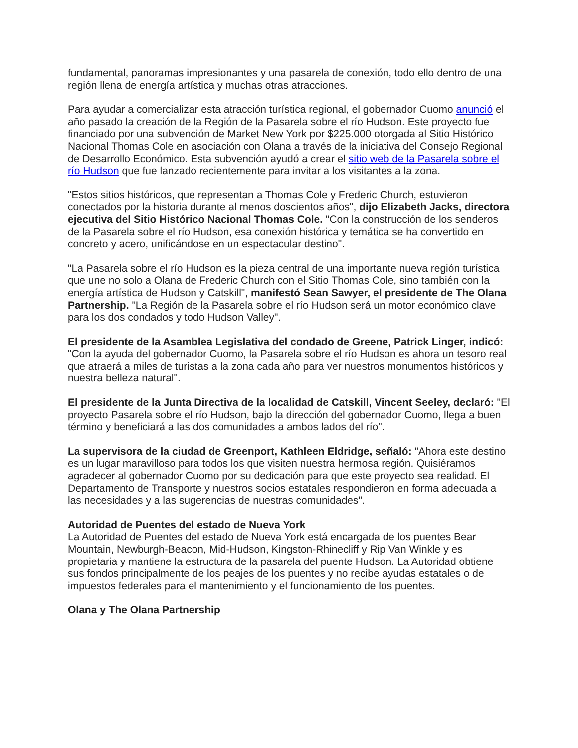fundamental, panoramas impresionantes y una pasarela de conexión, todo ello dentro de una región llena de energía artística y muchas otras atracciones.
Para ayudar a comercializar esta atracción turística regional, el gobernador Cuomo anunció el año pasado la creación de la Región de la Pasarela sobre el río Hudson. Este proyecto fue financiado por una subvención de Market New York por $225.000 otorgada al Sitio Histórico Nacional Thomas Cole en asociación con Olana a través de la iniciativa del Consejo Regional de Desarrollo Económico. Esta subvención ayudó a crear el sitio web de la Pasarela sobre el río Hudson que fue lanzado recientemente para invitar a los visitantes a la zona.
"Estos sitios históricos, que representan a Thomas Cole y Frederic Church, estuvieron conectados por la historia durante al menos doscientos años", dijo Elizabeth Jacks, directora ejecutiva del Sitio Histórico Nacional Thomas Cole. "Con la construcción de los senderos de la Pasarela sobre el río Hudson, esa conexión histórica y temática se ha convertido en concreto y acero, unificándose en un espectacular destino".
"La Pasarela sobre el río Hudson es la pieza central de una importante nueva región turística que une no solo a Olana de Frederic Church con el Sitio Thomas Cole, sino también con la energía artística de Hudson y Catskill", manifestó Sean Sawyer, el presidente de The Olana Partnership. "La Región de la Pasarela sobre el río Hudson será un motor económico clave para los dos condados y todo Hudson Valley".
El presidente de la Asamblea Legislativa del condado de Greene, Patrick Linger, indicó: "Con la ayuda del gobernador Cuomo, la Pasarela sobre el río Hudson es ahora un tesoro real que atraerá a miles de turistas a la zona cada año para ver nuestros monumentos históricos y nuestra belleza natural".
El presidente de la Junta Directiva de la localidad de Catskill, Vincent Seeley, declaró: "El proyecto Pasarela sobre el río Hudson, bajo la dirección del gobernador Cuomo, llega a buen término y beneficiará a las dos comunidades a ambos lados del río".
La supervisora de la ciudad de Greenport, Kathleen Eldridge, señaló: "Ahora este destino es un lugar maravilloso para todos los que visiten nuestra hermosa región. Quisiéramos agradecer al gobernador Cuomo por su dedicación para que este proyecto sea realidad. El Departamento de Transporte y nuestros socios estatales respondieron en forma adecuada a las necesidades y a las sugerencias de nuestras comunidades".
Autoridad de Puentes del estado de Nueva York
La Autoridad de Puentes del estado de Nueva York está encargada de los puentes Bear Mountain, Newburgh-Beacon, Mid-Hudson, Kingston-Rhinecliff y Rip Van Winkle y es propietaria y mantiene la estructura de la pasarela del puente Hudson. La Autoridad obtiene sus fondos principalmente de los peajes de los puentes y no recibe ayudas estatales o de impuestos federales para el mantenimiento y el funcionamiento de los puentes.
Olana y The Olana Partnership